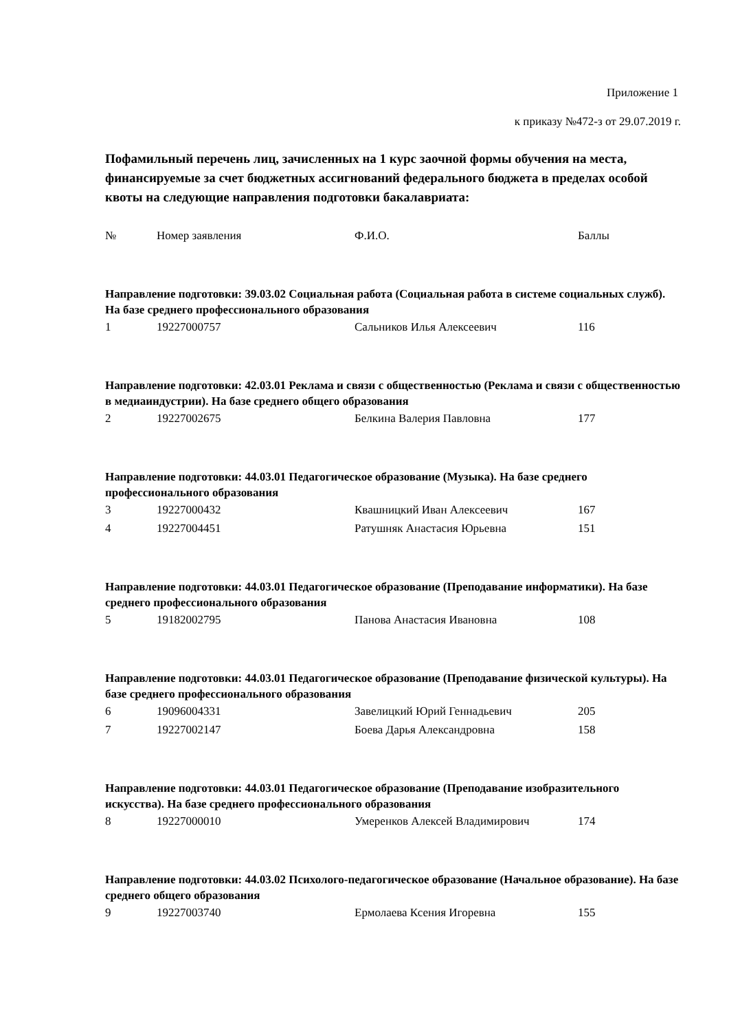Приложение 1
к приказу №472-з от 29.07.2019 г.
Пофамильный перечень лиц, зачисленных на 1 курс заочной формы обучения на места, финансируемые за счет бюджетных ассигнований федерального бюджета в пределах особой квоты на следующие направления подготовки бакалавриата:
| № | Номер заявления | Ф.И.О. | Баллы |
| --- | --- | --- | --- |
| Направление подготовки: 39.03.02 Социальная работа (Социальная работа в системе социальных служб). На базе среднего профессионального образования | | | |
| 1 | 19227000757 | Сальников Илья Алексеевич | 116 |
| Направление подготовки: 42.03.01 Реклама и связи с общественностью (Реклама и связи с общественностью в медиаиндустрии). На базе среднего общего образования | | | |
| 2 | 19227002675 | Белкина Валерия Павловна | 177 |
| Направление подготовки: 44.03.01 Педагогическое образование (Музыка). На базе среднего профессионального образования | | | |
| 3 | 19227000432 | Квашницкий Иван Алексеевич | 167 |
| 4 | 19227004451 | Ратушняк Анастасия Юрьевна | 151 |
| Направление подготовки: 44.03.01 Педагогическое образование (Преподавание информатики). На базе среднего профессионального образования | | | |
| 5 | 19182002795 | Панова Анастасия Ивановна | 108 |
| Направление подготовки: 44.03.01 Педагогическое образование (Преподавание физической культуры). На базе среднего профессионального образования | | | |
| 6 | 19096004331 | Завелицкий Юрий Геннадьевич | 205 |
| 7 | 19227002147 | Боева Дарья Александровна | 158 |
| Направление подготовки: 44.03.01 Педагогическое образование (Преподавание изобразительного искусства). На базе среднего профессионального образования | | | |
| 8 | 19227000010 | Умеренков Алексей Владимирович | 174 |
| Направление подготовки: 44.03.02 Психолого-педагогическое образование (Начальное образование). На базе среднего общего образования | | | |
| 9 | 19227003740 | Ермолаева Ксения Игоревна | 155 |